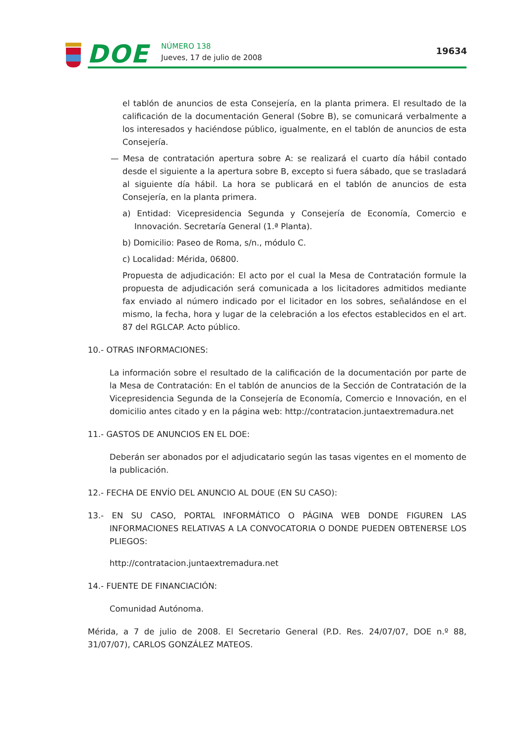DOE NÚMERO 138
Jueves, 17 de julio de 2008
19634
el tablón de anuncios de esta Consejería, en la planta primera. El resultado de la calificación de la documentación General (Sobre B), se comunicará verbalmente a los interesados y haciéndose público, igualmente, en el tablón de anuncios de esta Consejería.
— Mesa de contratación apertura sobre A: se realizará el cuarto día hábil contado desde el siguiente a la apertura sobre B, excepto si fuera sábado, que se trasladará al siguiente día hábil. La hora se publicará en el tablón de anuncios de esta Consejería, en la planta primera.
a) Entidad: Vicepresidencia Segunda y Consejería de Economía, Comercio e Innovación. Secretaría General (1.ª Planta).
b) Domicilio: Paseo de Roma, s/n., módulo C.
c) Localidad: Mérida, 06800.
Propuesta de adjudicación: El acto por el cual la Mesa de Contratación formule la propuesta de adjudicación será comunicada a los licitadores admitidos mediante fax enviado al número indicado por el licitador en los sobres, señalándose en el mismo, la fecha, hora y lugar de la celebración a los efectos establecidos en el art. 87 del RGLCAP. Acto público.
10.- OTRAS INFORMACIONES:
La información sobre el resultado de la calificación de la documentación por parte de la Mesa de Contratación: En el tablón de anuncios de la Sección de Contratación de la Vicepresidencia Segunda de la Consejería de Economía, Comercio e Innovación, en el domicilio antes citado y en la página web: http://contratacion.juntaextremadura.net
11.- GASTOS DE ANUNCIOS EN EL DOE:
Deberán ser abonados por el adjudicatario según las tasas vigentes en el momento de la publicación.
12.- FECHA DE ENVÍO DEL ANUNCIO AL DOUE (EN SU CASO):
13.- EN SU CASO, PORTAL INFORMÁTICO O PÁGINA WEB DONDE FIGUREN LAS INFORMACIONES RELATIVAS A LA CONVOCATORIA O DONDE PUEDEN OBTENERSE LOS PLIEGOS:
http://contratacion.juntaextremadura.net
14.- FUENTE DE FINANCIACIÓN:
Comunidad Autónoma.
Mérida, a 7 de julio de 2008. El Secretario General (P.D. Res. 24/07/07, DOE n.º 88, 31/07/07), CARLOS GONZÁLEZ MATEOS.